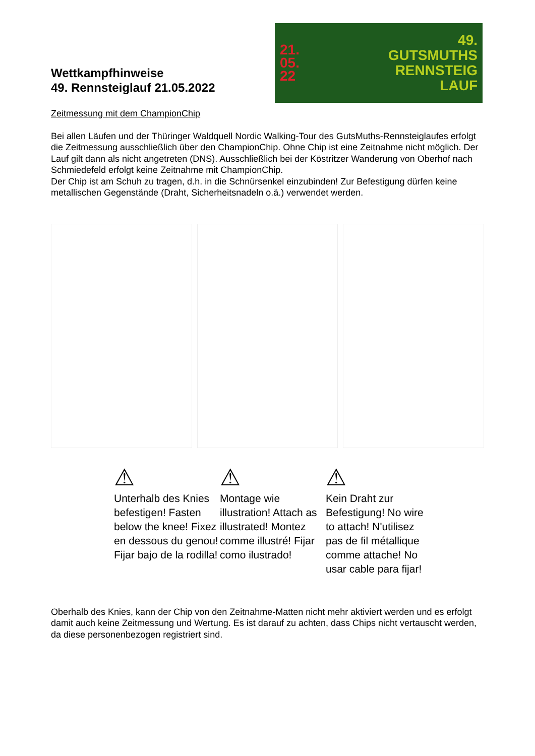Wettkampfhinweise
49. Rennsteiglauf 21.05.2022
21.
05.
22
49.
GUTSMUTHS
RENNSTEIG
LAUF
Zeitmessung mit dem ChampionChip
Bei allen Läufen und der Thüringer Waldquell Nordic Walking-Tour des GutsMuths-Rennsteiglaufes erfolgt die Zeitmessung ausschließlich über den ChampionChip. Ohne Chip ist eine Zeitnahme nicht möglich. Der Lauf gilt dann als nicht angetreten (DNS). Ausschließlich bei der Köstritzer Wanderung von Oberhof nach Schmiedefeld erfolgt keine Zeitnahme mit ChampionChip.
Der Chip ist am Schuh zu tragen, d.h. in die Schnürsenkel einzubinden! Zur Befestigung dürfen keine metallischen Gegenstände (Draht, Sicherheitsnadeln o.ä.) verwendet werden.
⚠
Unterhalb des Knies befestigen! Fasten below the knee! Fixez en dessous du genou! Fijar bajo de la rodilla!
⚠
Montage wie illustration! Attach as illustrated! Montez comme illustré! Fijar como ilustrado!
⚠
Kein Draht zur Befestigung! No wire to attach! N'utilisez pas de fil métallique comme attache! No usar cable para fijar!
Oberhalb des Knies, kann der Chip von den Zeitnahme-Matten nicht mehr aktiviert werden und es erfolgt damit auch keine Zeitmessung und Wertung. Es ist darauf zu achten, dass Chips nicht vertauscht werden, da diese personenbezogen registriert sind.